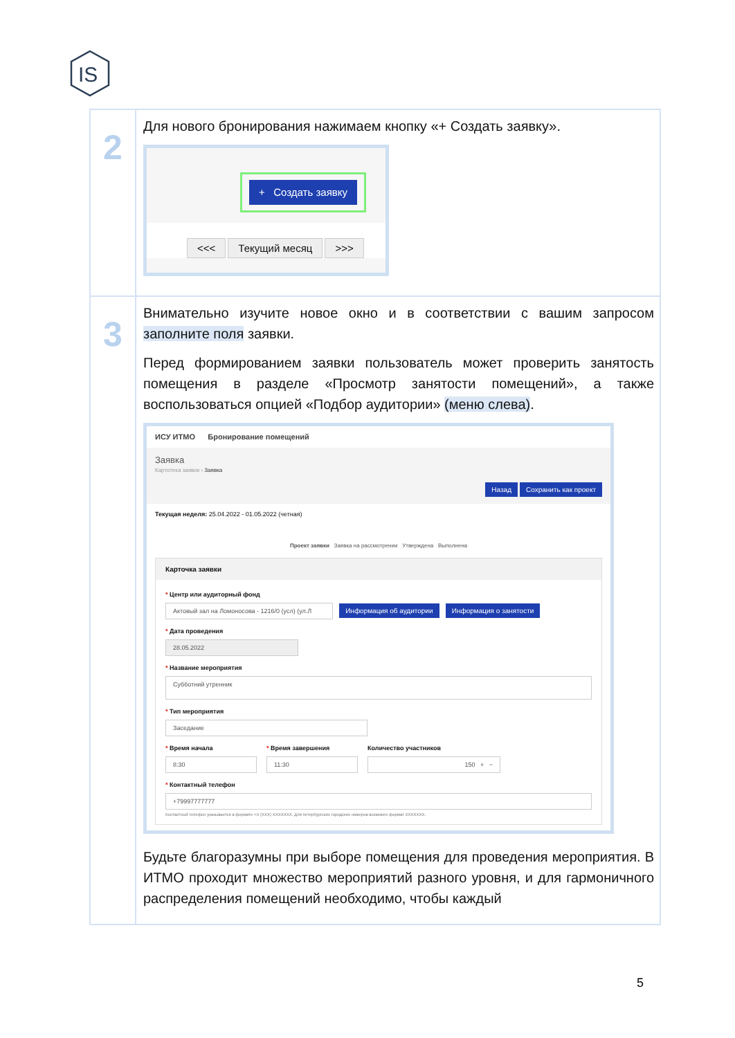IS
| 2 | Для нового бронирования нажимаем кнопку «+ Создать заявку». + Создать заявку <<< Текущий месяц >>> |
| 3 | Внимательно изучите новое окно и в соответствии с вашим запросом заполните поля заявки. Перед формированием заявки пользователь может проверить занятость помещения в разделе «Просмотр занятости помещений», а также воспользоваться опцией «Подбор аудитории» (меню слева) . ИСУ ИТМО Бронирование помещений Заявка Картотека заявок › Заявка Назад Сохранить как проект Текущая неделя: 25.04.2022 - 01.05.2022 (четная) Проект заявки Заявка на рассмотрении Утверждена Выполнена Карточка заявки * Центр или аудиторный фонд Актовый зал на Ломоносова - 1216/0 (усл) (ул.Л Информация об аудитории Информация о занятости * Дата проведения 28.05.2022 * Название мероприятия Субботний утренник * Тип мероприятия Заседание * Время начала 8:30 * Время завершения 11:30 Количество участников 150 + − * Контактный телефон +79997777777 Контактный телефон указывается в формате +X (XXX) XXXXXXX. Для петербургских городских номеров возможен формат XXXXXXX. Будьте благоразумны при выборе помещения для проведения мероприятия. В ИТМО проходит множество мероприятий разного уровня, и для гармоничного распределения помещений необходимо, чтобы каждый |
5